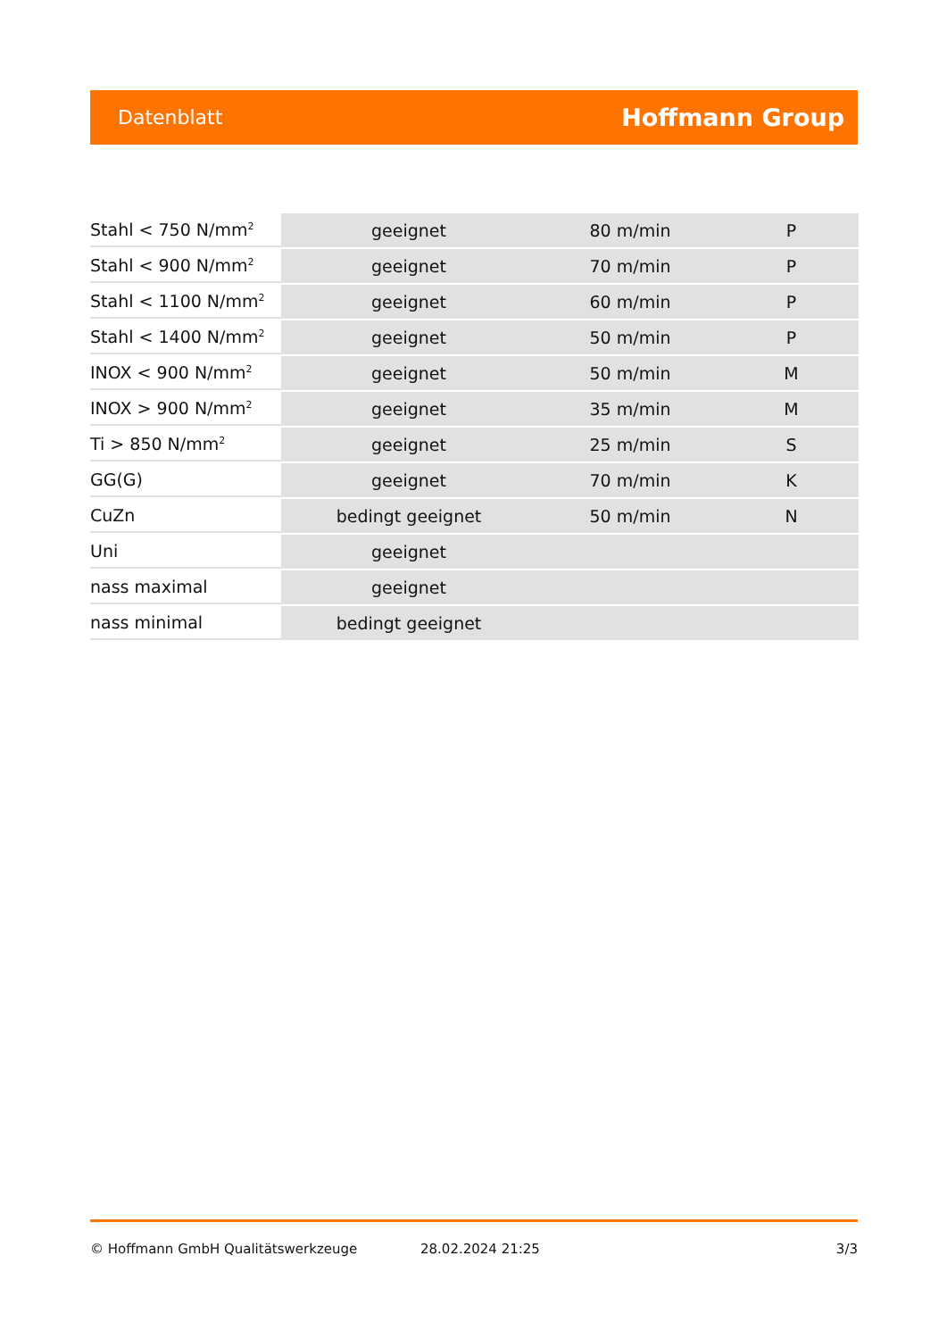Datenblatt Hoffmann Group
| Stahl < 750 N/mm<sup>2</sup> | geeignet | 80 m/min | P |
| Stahl < 900 N/mm<sup>2</sup> | geeignet | 70 m/min | P |
| Stahl < 1100 N/mm<sup>2</sup> | geeignet | 60 m/min | P |
| Stahl < 1400 N/mm<sup>2</sup> | geeignet | 50 m/min | P |
| INOX < 900 N/mm<sup>2</sup> | geeignet | 50 m/min | M |
| INOX > 900 N/mm<sup>2</sup> | geeignet | 35 m/min | M |
| Ti > 850 N/mm<sup>2</sup> | geeignet | 25 m/min | S |
| GG(G) | geeignet | 70 m/min | K |
| CuZn | bedingt geeignet | 50 m/min | N |
| Uni | geeignet | | |
| nass maximal | geeignet | | |
| nass minimal | bedingt geeignet | | |
© Hoffmann GmbH Qualitätswerkzeuge 28.02.2024 21:25 3/3